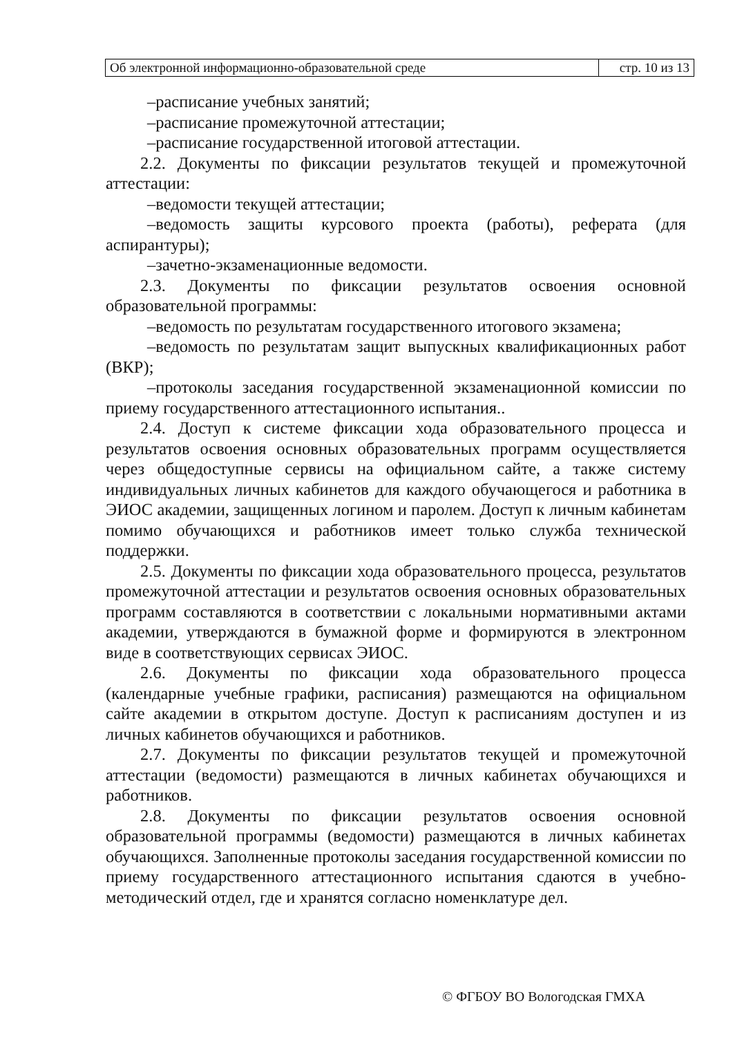| Об электронной информационно-образовательной среде | стр. 10 из 13 |
–расписание учебных занятий;
–расписание промежуточной аттестации;
–расписание государственной итоговой аттестации.
2.2. Документы по фиксации результатов текущей и промежуточной аттестации:
–ведомости текущей аттестации;
–ведомость защиты курсового проекта (работы), реферата (для аспирантуры);
–зачетно-экзаменационные ведомости.
2.3. Документы по фиксации результатов освоения основной образовательной программы:
–ведомость по результатам государственного итогового экзамена;
–ведомость по результатам защит выпускных квалификационных работ (ВКР);
–протоколы заседания государственной экзаменационной комиссии по приему государственного аттестационного испытания..
2.4. Доступ к системе фиксации хода образовательного процесса и результатов освоения основных образовательных программ осуществляется через общедоступные сервисы на официальном сайте, а также систему индивидуальных личных кабинетов для каждого обучающегося и работника в ЭИОС академии, защищенных логином и паролем. Доступ к личным кабинетам помимо обучающихся и работников имеет только служба технической поддержки.
2.5. Документы по фиксации хода образовательного процесса, результатов промежуточной аттестации и результатов освоения основных образовательных программ составляются в соответствии с локальными нормативными актами академии, утверждаются в бумажной форме и формируются в электронном виде в соответствующих сервисах ЭИОС.
2.6. Документы по фиксации хода образовательного процесса (календарные учебные графики, расписания) размещаются на официальном сайте академии в открытом доступе. Доступ к расписаниям доступен и из личных кабинетов обучающихся и работников.
2.7. Документы по фиксации результатов текущей и промежуточной аттестации (ведомости) размещаются в личных кабинетах обучающихся и работников.
2.8. Документы по фиксации результатов освоения основной образовательной программы (ведомости) размещаются в личных кабинетах обучающихся. Заполненные протоколы заседания государственной комиссии по приему государственного аттестационного испытания сдаются в учебно-методический отдел, где и хранятся согласно номенклатуре дел.
© ФГБОУ ВО Вологодская ГМХА